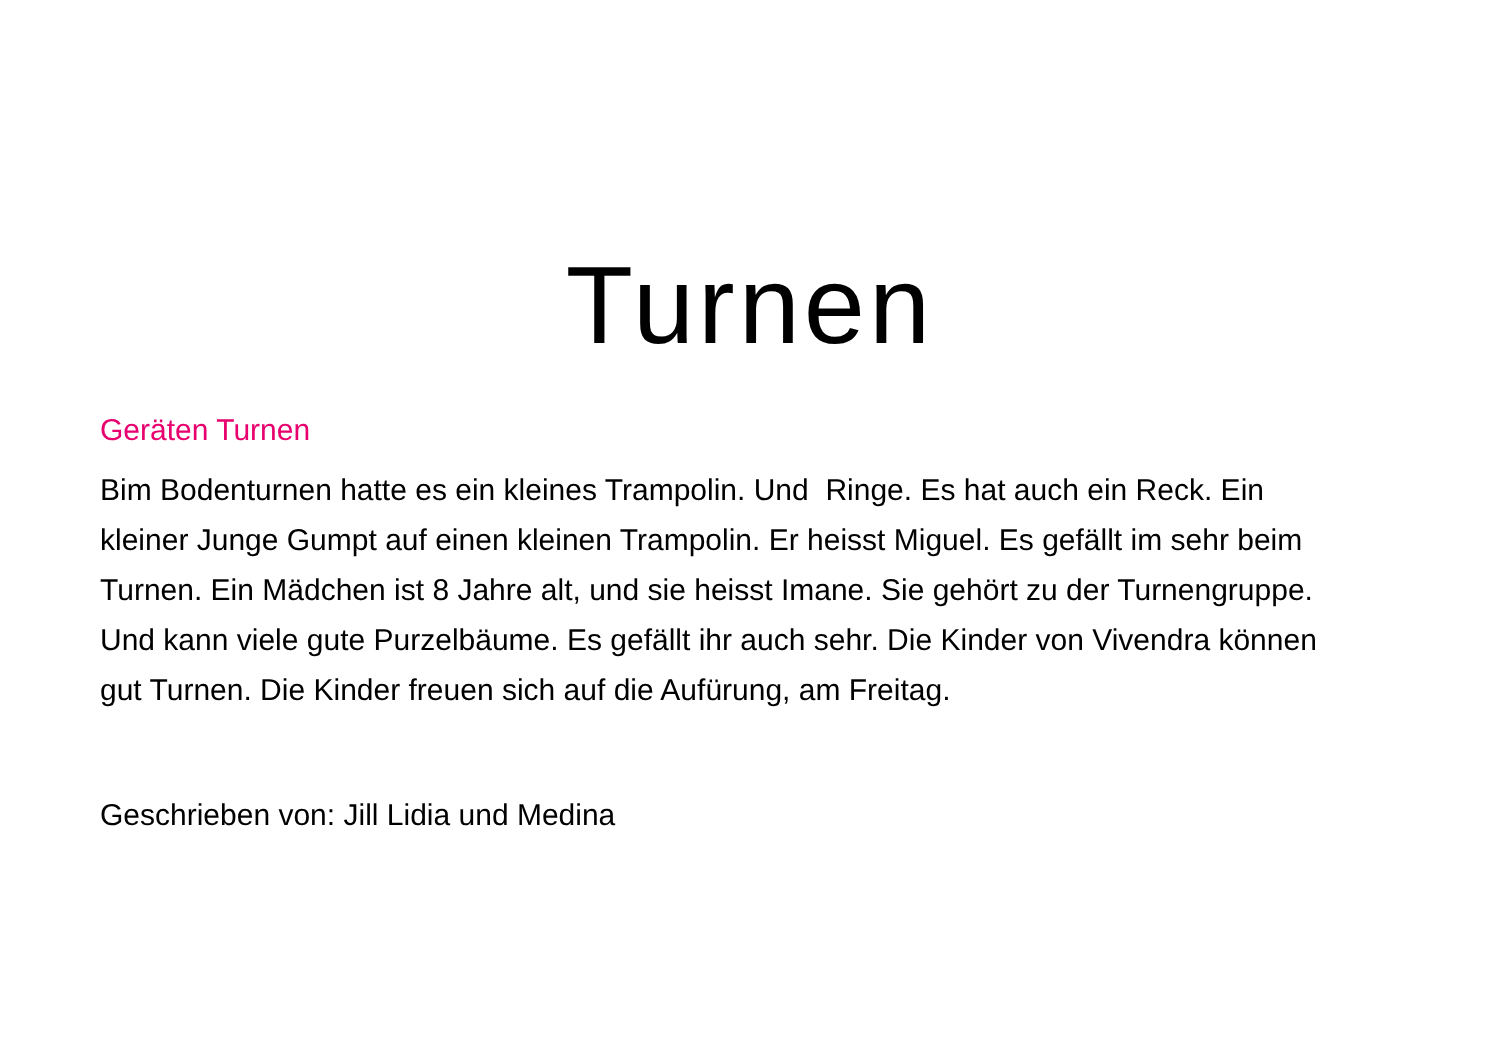Turnen
Geräten Turnen
Bim Bodenturnen hatte es ein kleines Trampolin. Und Ringe. Es hat auch ein Reck. Ein kleiner Junge Gumpt auf einen kleinen Trampolin. Er heisst Miguel. Es gefällt im sehr beim Turnen. Ein Mädchen ist 8 Jahre alt, und sie heisst Imane. Sie gehört zu der Turnengruppe. Und kann viele gute Purzelbäume. Es gefällt ihr auch sehr. Die Kinder von Vivendra können gut Turnen. Die Kinder freuen sich auf die Aufürung, am Freitag.
Geschrieben von: Jill Lidia und Medina